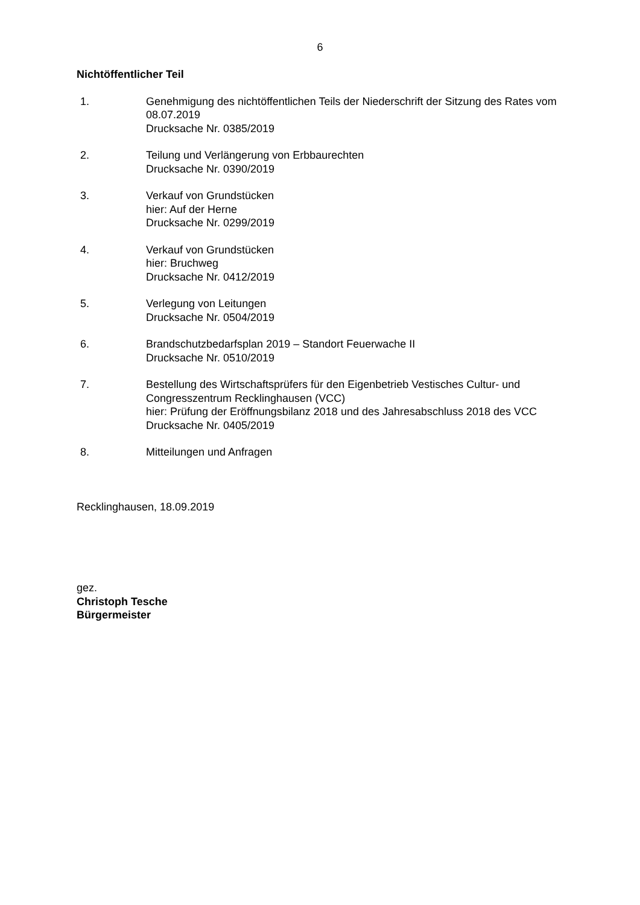6
Nichtöffentlicher Teil
1. Genehmigung des nichtöffentlichen Teils der Niederschrift der Sitzung des Rates vom 08.07.2019
Drucksache Nr. 0385/2019
2. Teilung und Verlängerung von Erbbaurechten
Drucksache Nr. 0390/2019
3. Verkauf von Grundstücken
hier: Auf der Herne
Drucksache Nr. 0299/2019
4. Verkauf von Grundstücken
hier: Bruchweg
Drucksache Nr. 0412/2019
5. Verlegung von Leitungen
Drucksache Nr. 0504/2019
6. Brandschutzbedarfsplan 2019 – Standort Feuerwache II
Drucksache Nr. 0510/2019
7. Bestellung des Wirtschaftsprüfers für den Eigenbetrieb Vestisches Cultur- und Congresszentrum Recklinghausen (VCC)
hier: Prüfung der Eröffnungsbilanz 2018 und des Jahresabschluss 2018 des VCC
Drucksache Nr. 0405/2019
8. Mitteilungen und Anfragen
Recklinghausen, 18.09.2019
gez.
Christoph Tesche
Bürgermeister